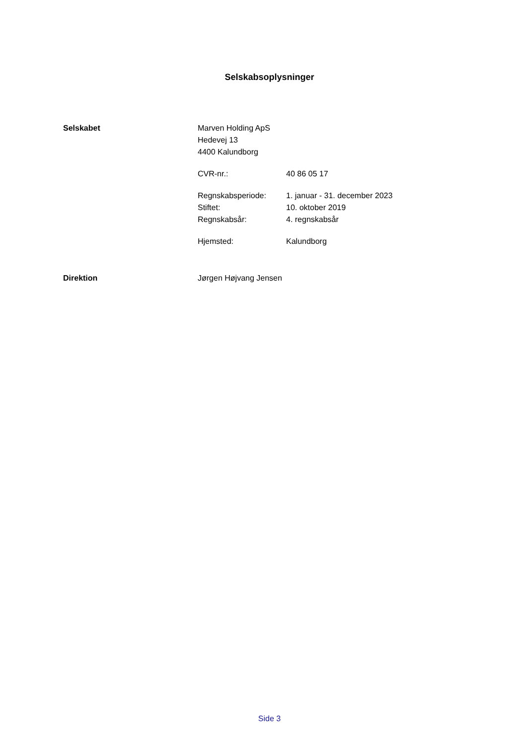Selskabsoplysninger
Selskabet Marven Holding ApS
Hedevej 13
4400 Kalundborg
CVR-nr.: 40 86 05 17
Regnskabsperiode: 1. januar - 31. december 2023
Stiftet: 10. oktober 2019
Regnskabsår: 4. regnskabsår
Hjemsted: Kalundborg
Direktion Jørgen Højvang Jensen
Side 3